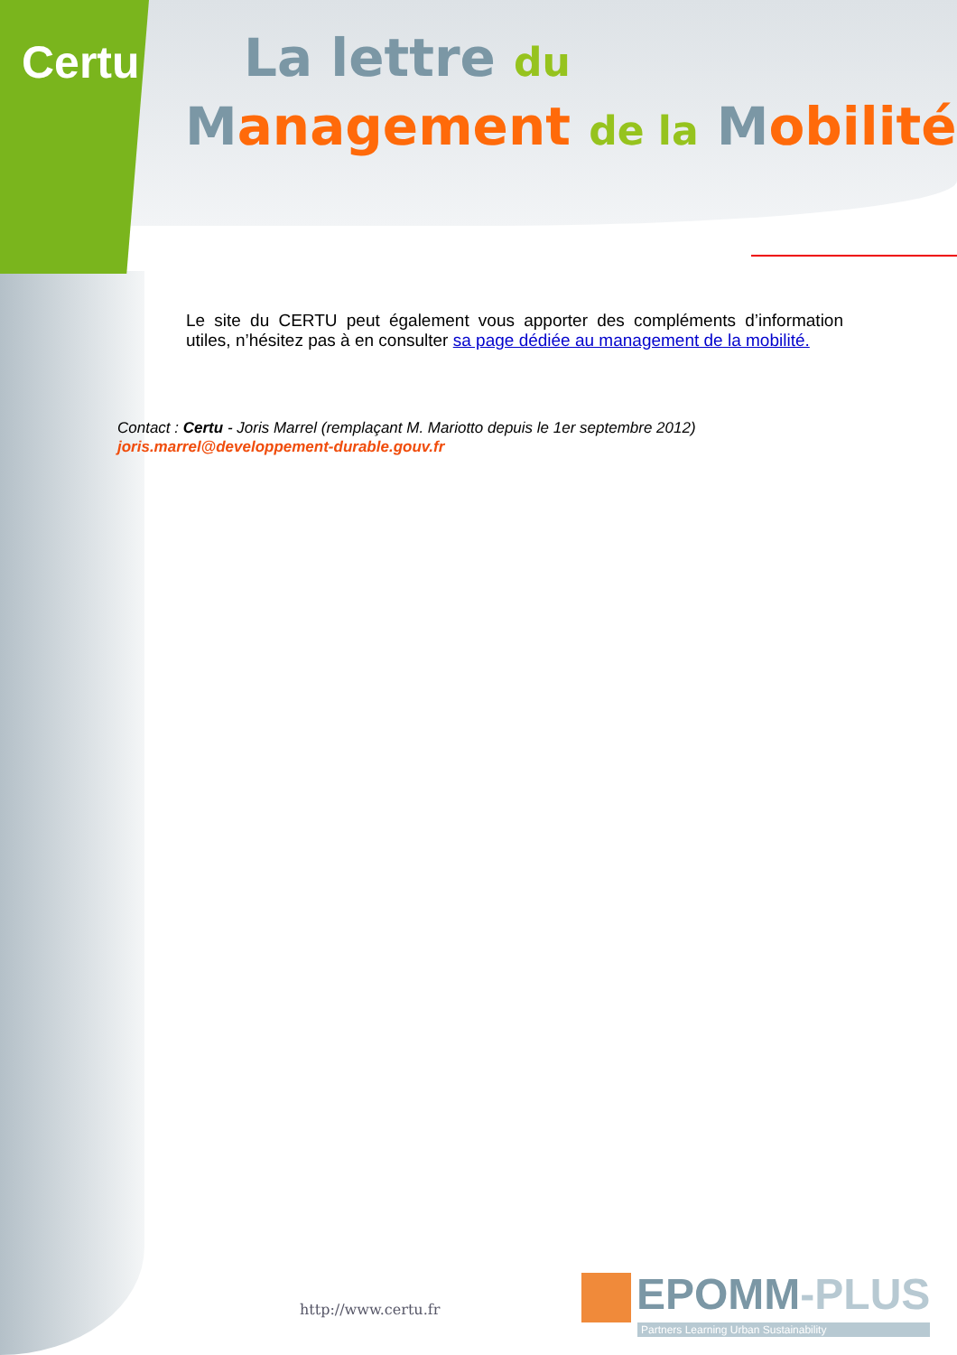Certu
La lettre du
Management de la Mobilité
Le site du CERTU peut également vous apporter des compléments d’information utiles, n’hésitez pas à en consulter sa page dédiée au management de la mobilité.
Contact : Certu - Joris Marrel (remplaçant M. Mariotto depuis le 1er septembre 2012)
joris.marrel@developpement-durable.gouv.fr
http://www.certu.fr
EPOMM-PLUS
Partners Learning Urban Sustainability